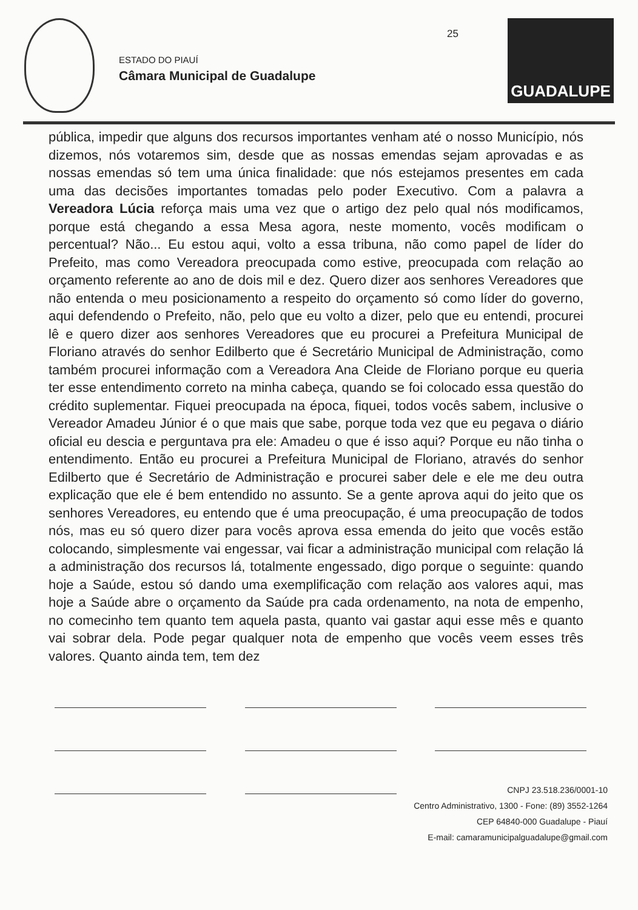ESTADO DO PIAUÍ
Câmara Municipal de Guadalupe
25
GUADALUPE
pública, impedir que alguns dos recursos importantes venham até o nosso Município, nós dizemos, nós votaremos sim, desde que as nossas emendas sejam aprovadas e as nossas emendas só tem uma única finalidade: que nós estejamos presentes em cada uma das decisões importantes tomadas pelo poder Executivo. Com a palavra a Vereadora Lúcia reforça mais uma vez que o artigo dez pelo qual nós modificamos, porque está chegando a essa Mesa agora, neste momento, vocês modificam o percentual? Não... Eu estou aqui, volto a essa tribuna, não como papel de líder do Prefeito, mas como Vereadora preocupada como estive, preocupada com relação ao orçamento referente ao ano de dois mil e dez. Quero dizer aos senhores Vereadores que não entenda o meu posicionamento a respeito do orçamento só como líder do governo, aqui defendendo o Prefeito, não, pelo que eu volto a dizer, pelo que eu entendi, procurei lê e quero dizer aos senhores Vereadores que eu procurei a Prefeitura Municipal de Floriano através do senhor Edilberto que é Secretário Municipal de Administração, como também procurei informação com a Vereadora Ana Cleide de Floriano porque eu queria ter esse entendimento correto na minha cabeça, quando se foi colocado essa questão do crédito suplementar. Fiquei preocupada na época, fiquei, todos vocês sabem, inclusive o Vereador Amadeu Júnior é o que mais que sabe, porque toda vez que eu pegava o diário oficial eu descia e perguntava pra ele: Amadeu o que é isso aqui? Porque eu não tinha o entendimento. Então eu procurei a Prefeitura Municipal de Floriano, através do senhor Edilberto que é Secretário de Administração e procurei saber dele e ele me deu outra explicação que ele é bem entendido no assunto. Se a gente aprova aqui do jeito que os senhores Vereadores, eu entendo que é uma preocupação, é uma preocupação de todos nós, mas eu só quero dizer para vocês aprova essa emenda do jeito que vocês estão colocando, simplesmente vai engessar, vai ficar a administração municipal com relação lá a administração dos recursos lá, totalmente engessado, digo porque o seguinte: quando hoje a Saúde, estou só dando uma exemplificação com relação aos valores aqui, mas hoje a Saúde abre o orçamento da Saúde pra cada ordenamento, na nota de empenho, no comecinho tem quanto tem aquela pasta, quanto vai gastar aqui esse mês e quanto vai sobrar dela. Pode pegar qualquer nota de empenho que vocês veem esses três valores. Quanto ainda tem, tem dez
CNPJ 23.518.236/0001-10
Centro Administrativo, 1300 - Fone: (89) 3552-1264
CEP 64840-000 Guadalupe - Piauí
E-mail: camaramunicipalguadalupe@gmail.com